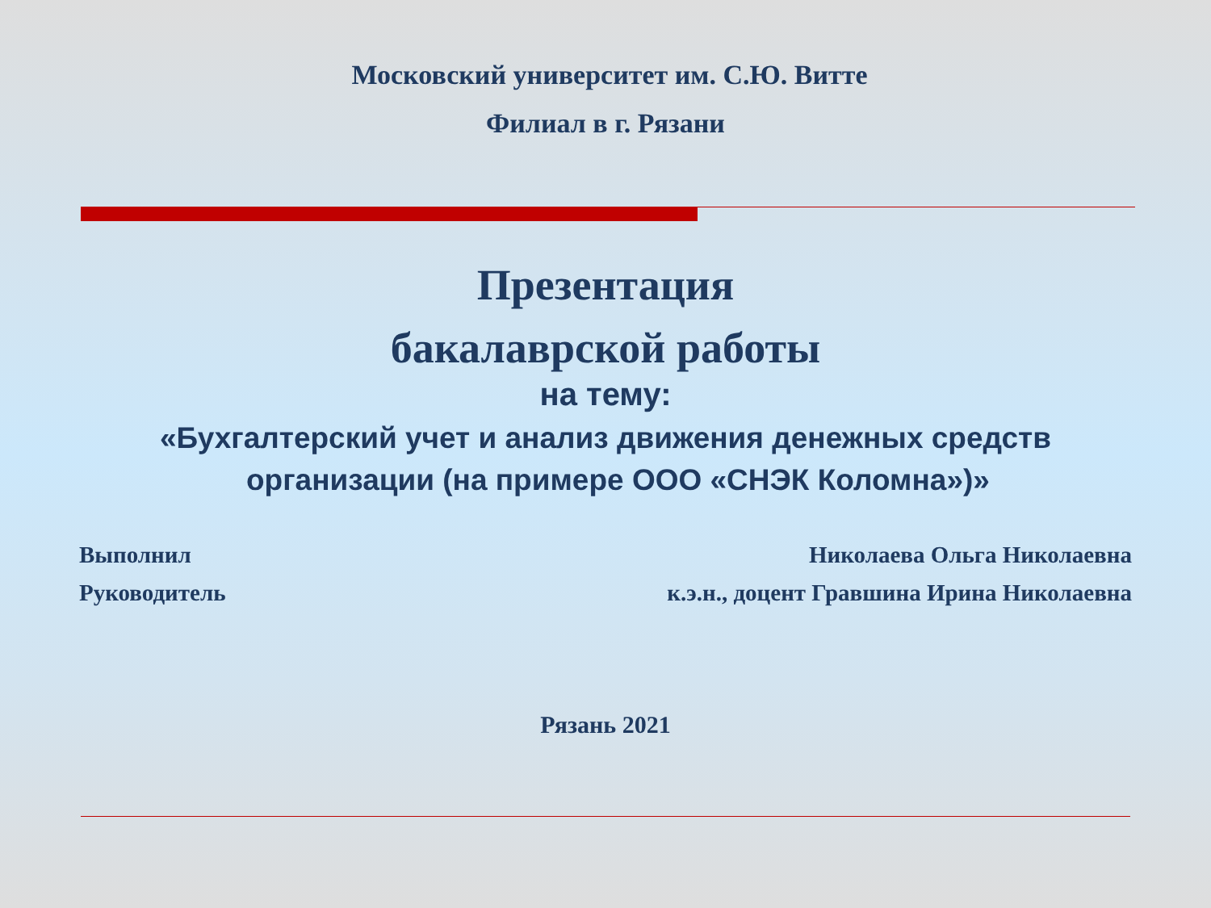Московский университет им. С.Ю. Витте
Филиал в г. Рязани
Презентация
бакалаврской работы
на тему:
«Бухгалтерский учет и анализ движения денежных средств
организации (на примере ООО «СНЭК Коломна»)»
Выполнил Николаева Ольга Николаевна
Руководитель к.э.н., доцент Гравшина Ирина Николаевна
Рязань 2021